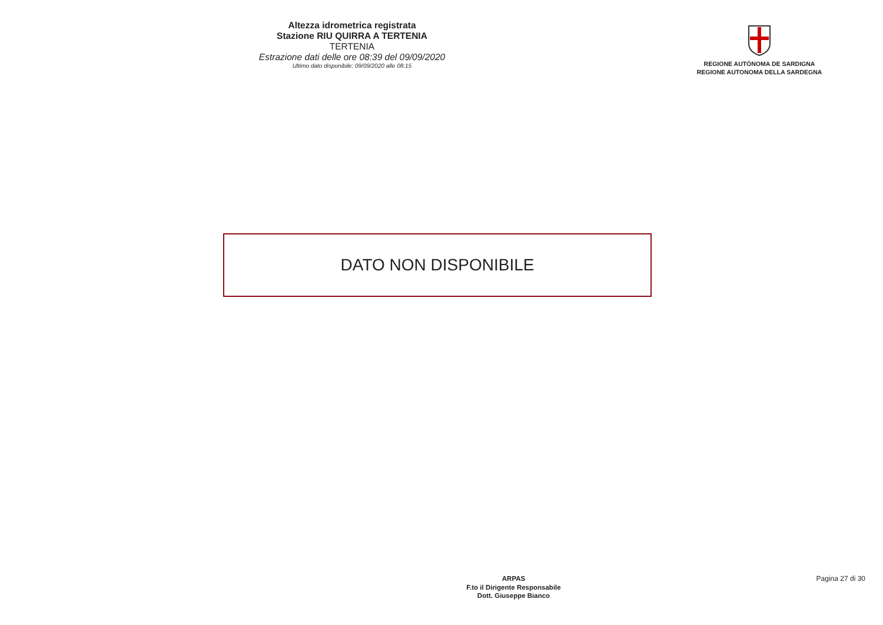Altezza idrometrica registrata
Stazione RIU QUIRRA A TERTENIA
TERTENIA
Estrazione dati delle ore 08:39 del 09/09/2020
Ultimo dato disponibile: 09/09/2020 alle 08:15
REGIONE AUTÒNOMA DE SARDIGNA
REGIONE AUTONOMA DELLA SARDEGNA
DATO NON DISPONIBILE
ARPAS
F.to il Dirigente Responsabile
Dott. Giuseppe Bianco
Pagina 27 di 30